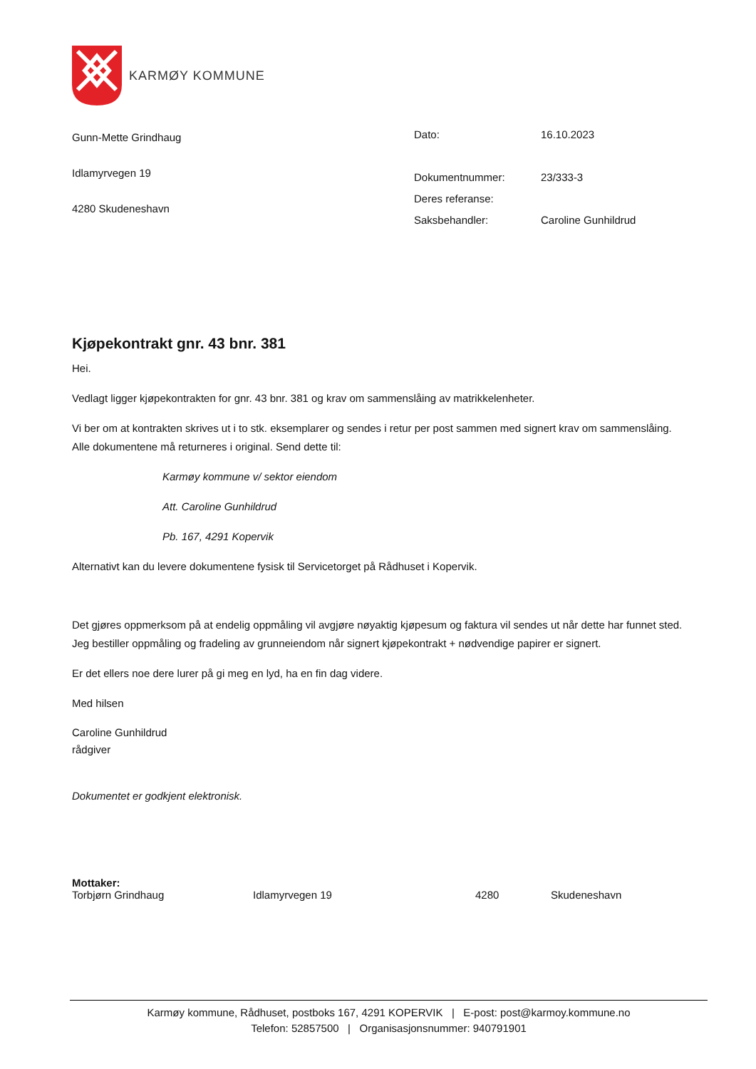KARMØY KOMMUNE
Gunn-Mette Grindhaug
Idlamyrvegen 19
4280 Skudeneshavn
| Dato: | 16.10.2023 |
| Dokumentnummer: | 23/333-3 |
| Deres referanse: | |
| Saksbehandler: | Caroline Gunhildrud |
Kjøpekontrakt gnr. 43 bnr. 381
Hei.
Vedlagt ligger kjøpekontrakten for gnr. 43 bnr. 381 og krav om sammenslåing av matrikkelenheter.
Vi ber om at kontrakten skrives ut i to stk. eksemplarer og sendes i retur per post sammen med signert krav om sammenslåing. Alle dokumentene må returneres i original. Send dette til:
Karmøy kommune v/ sektor eiendom
Att. Caroline Gunhildrud
Pb. 167, 4291 Kopervik
Alternativt kan du levere dokumentene fysisk til Servicetorget på Rådhuset i Kopervik.
Det gjøres oppmerksom på at endelig oppmåling vil avgjøre nøyaktig kjøpesum og faktura vil sendes ut når dette har funnet sted. Jeg bestiller oppmåling og fradeling av grunneiendom når signert kjøpekontrakt + nødvendige papirer er signert.
Er det ellers noe dere lurer på gi meg en lyd, ha en fin dag videre.
Med hilsen
Caroline Gunhildrud
rådgiver
Dokumentet er godkjent elektronisk.
Mottaker:
Torbjørn Grindhaug Idlamyrvegen 19 4280 Skudeneshavn
Karmøy kommune, Rådhuset, postboks 167, 4291 KOPERVIK | E-post: post@karmoy.kommune.no
Telefon: 52857500 | Organisasjonsnummer: 940791901